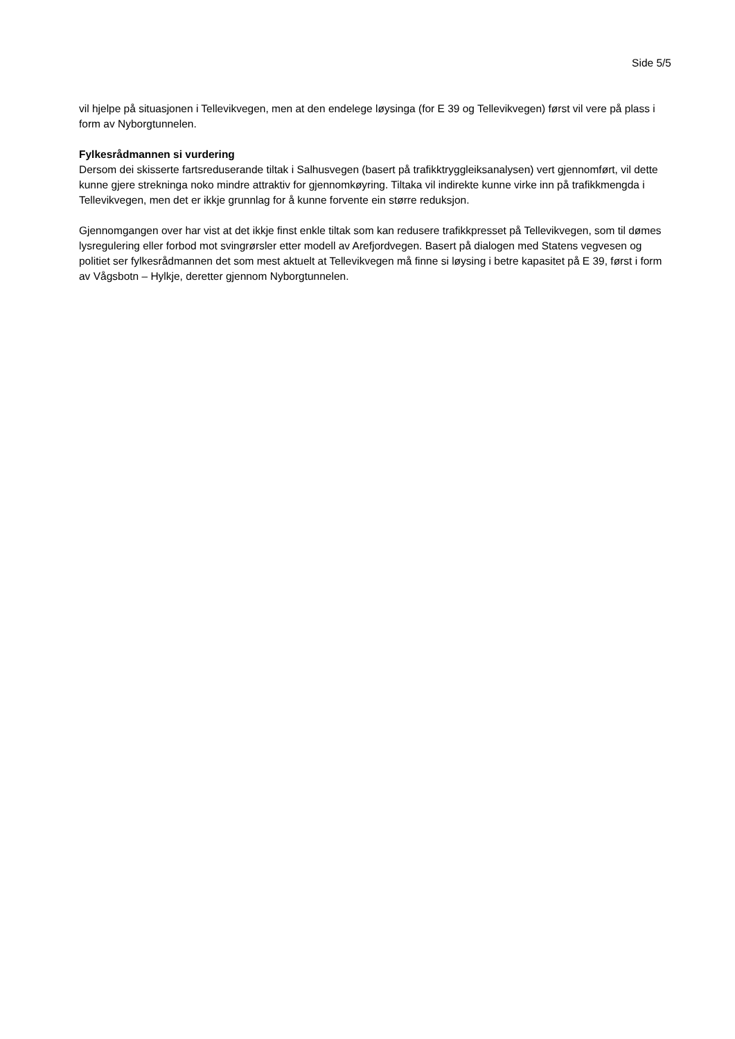Side 5/5
vil hjelpe på situasjonen i Tellevikvegen, men at den endelege løysinga (for E 39 og Tellevikvegen) først vil vere på plass i form av Nyborgtunnelen.
Fylkesrådmannen si vurdering
Dersom dei skisserte fartsreduserande tiltak i Salhusvegen (basert på trafikktryggleiksanalysen) vert gjennomført, vil dette kunne gjere strekninga noko mindre attraktiv for gjennomkøyring. Tiltaka vil indirekte kunne virke inn på trafikkmengda i Tellevikvegen, men det er ikkje grunnlag for å kunne forvente ein større reduksjon.
Gjennomgangen over har vist at det ikkje finst enkle tiltak som kan redusere trafikkpresset på Tellevikvegen, som til dømes lysregulering eller forbod mot svingrørsler etter modell av Arefjordvegen. Basert på dialogen med Statens vegvesen og politiet ser fylkesrådmannen det som mest aktuelt at Tellevikvegen må finne si løysing i betre kapasitet på E 39, først i form av Vågsbotn – Hylkje, deretter gjennom Nyborgtunnelen.